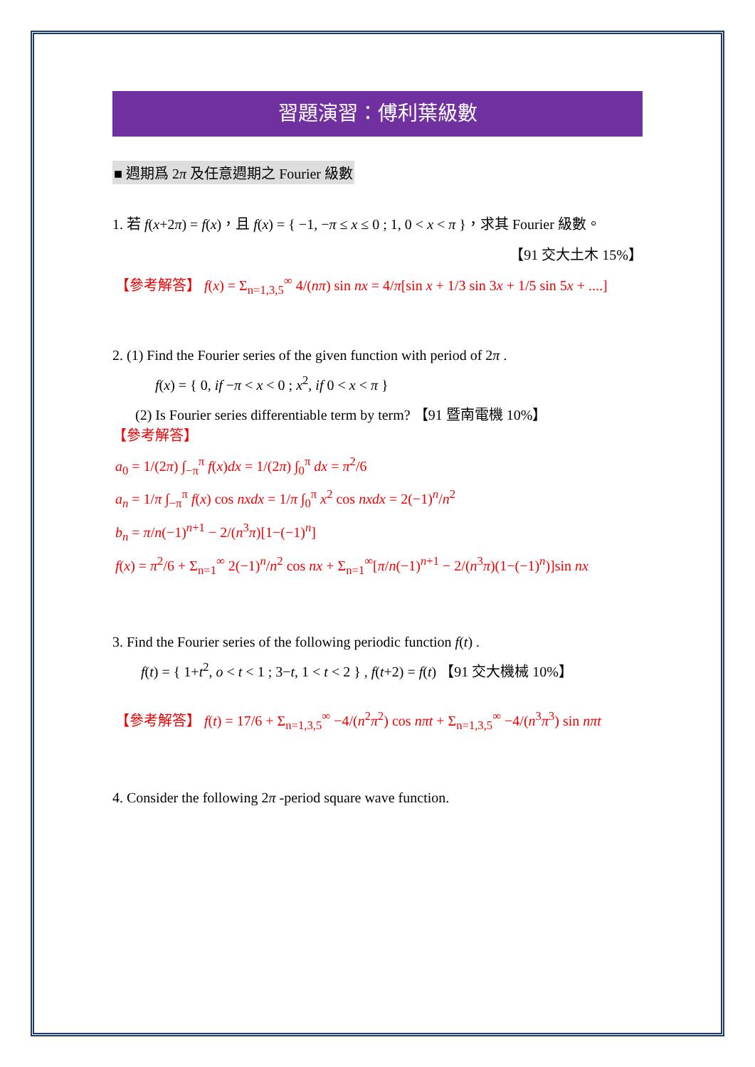習題演習：傅利葉級數
■ 週期爲 2π 及任意週期之 Fourier 級數
1. 若 f(x+2π) = f(x)，且 f(x) = { −1, −π ≤ x ≤ 0 ; 1, 0 < x < π }，求其 Fourier 級數。
【91 交大土木 15%】
【參考解答】 f(x) = Σ<sub>n=1,3,5</sub><sup>∞</sup> 4/(nπ) sin nx = 4/π[sin x + 1/3 sin 3x + 1/5 sin 5x + ....]
2. (1) Find the Fourier series of the given function with period of 2π .
f(x) = { 0, if −π < x < 0 ; x<sup>2</sup>, if 0 < x < π }
(2) Is Fourier series differentiable term by term? 【91 暨南電機 10%】
【參考解答】
a<sub>0</sub> = 1/(2π) ∫<sub>−π</sub><sup>π</sup> f(x)dx = 1/(2π) ∫<sub>0</sub><sup>π</sup> dx = π<sup>2</sup>/6
a<sub>n</sub> = 1/π ∫<sub>−π</sub><sup>π</sup> f(x) cos nxdx = 1/π ∫<sub>0</sub><sup>π</sup> x<sup>2</sup> cos nxdx = 2(−1)<sup>n</sup>/n<sup>2</sup>
b<sub>n</sub> = π/n(−1)<sup>n+1</sup> − 2/(n<sup>3</sup>π)[1−(−1)<sup>n</sup>]
f(x) = π<sup>2</sup>/6 + Σ<sub>n=1</sub><sup>∞</sup> 2(−1)<sup>n</sup>/n<sup>2</sup> cos nx + Σ<sub>n=1</sub><sup>∞</sup>[π/n(−1)<sup>n+1</sup> − 2/(n<sup>3</sup>π)(1−(−1)<sup>n</sup>)]sin nx
3. Find the Fourier series of the following periodic function f(t) .
f(t) = { 1+t<sup>2</sup>, o < t < 1 ; 3−t, 1 < t < 2 } , f(t+2) = f(t) 【91 交大機械 10%】
【參考解答】 f(t) = 17/6 + Σ<sub>n=1,3,5</sub><sup>∞</sup> −4/(n<sup>2</sup>π<sup>2</sup>) cos nπt + Σ<sub>n=1,3,5</sub><sup>∞</sup> −4/(n<sup>3</sup>π<sup>3</sup>) sin nπt
4. Consider the following 2π -period square wave function.